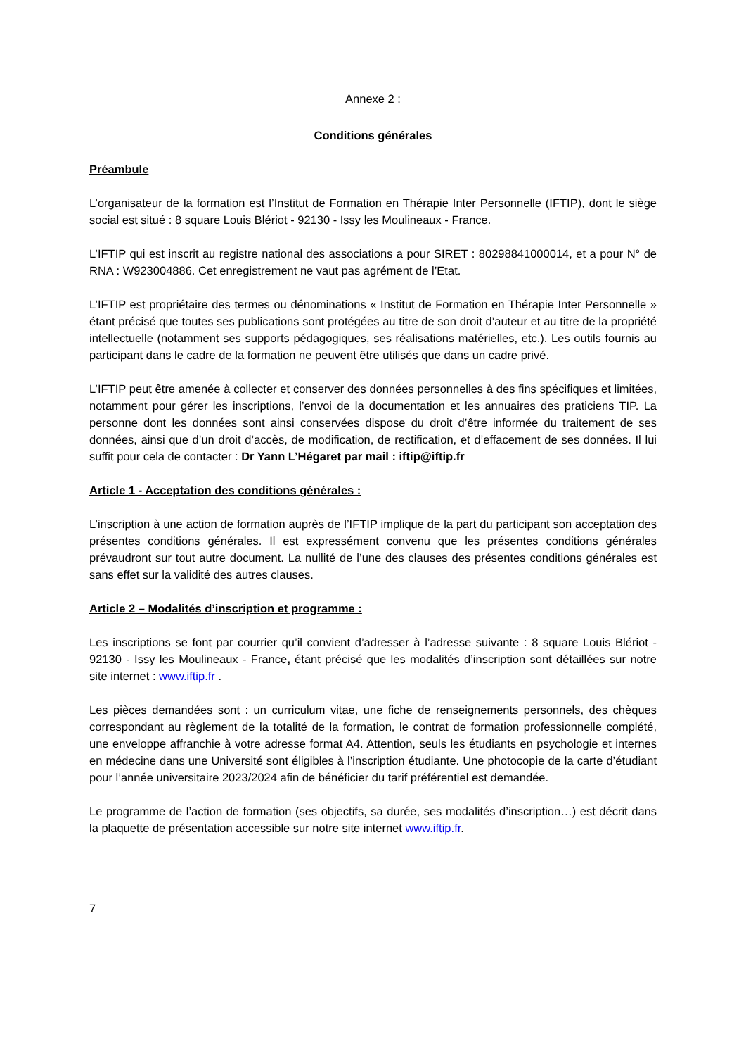Annexe 2 :
Conditions générales
Préambule
L’organisateur de la formation est l’Institut de Formation en Thérapie Inter Personnelle (IFTIP), dont le siège social est situé : 8 square Louis Blériot - 92130 - Issy les Moulineaux - France.
L’IFTIP qui est inscrit au registre national des associations a pour SIRET : 80298841000014, et a pour N° de RNA : W923004886. Cet enregistrement ne vaut pas agrément de l’Etat.
L’IFTIP est propriétaire des termes ou dénominations « Institut de Formation en Thérapie Inter Personnelle » étant précisé que toutes ses publications sont protégées au titre de son droit d’auteur et au titre de la propriété intellectuelle (notamment ses supports pédagogiques, ses réalisations matérielles, etc.). Les outils fournis au participant dans le cadre de la formation ne peuvent être utilisés que dans un cadre privé.
L’IFTIP peut être amenée à collecter et conserver des données personnelles à des fins spécifiques et limitées, notamment pour gérer les inscriptions, l’envoi de la documentation et les annuaires des praticiens TIP. La personne dont les données sont ainsi conservées dispose du droit d’être informée du traitement de ses données, ainsi que d’un droit d’accès, de modification, de rectification, et d’effacement de ses données. Il lui suffit pour cela de contacter : Dr Yann L’Hégaret par mail : iftip@iftip.fr
Article 1 - Acceptation des conditions générales :
L’inscription à une action de formation auprès de l’IFTIP implique de la part du participant son acceptation des présentes conditions générales. Il est expressément convenu que les présentes conditions générales prévaudront sur tout autre document. La nullité de l’une des clauses des présentes conditions générales est sans effet sur la validité des autres clauses.
Article 2 – Modalités d’inscription et programme :
Les inscriptions se font par courrier qu’il convient d’adresser à l’adresse suivante : 8 square Louis Blériot - 92130 - Issy les Moulineaux - France, étant précisé que les modalités d’inscription sont détaillées sur notre site internet : www.iftip.fr .
Les pièces demandées sont : un curriculum vitae, une fiche de renseignements personnels, des chèques correspondant au règlement de la totalité de la formation, le contrat de formation professionnelle complété, une enveloppe affranchie à votre adresse format A4. Attention, seuls les étudiants en psychologie et internes en médecine dans une Université sont éligibles à l’inscription étudiante. Une photocopie de la carte d’étudiant pour l’année universitaire 2023/2024 afin de bénéficier du tarif préférentiel est demandée.
Le programme de l’action de formation (ses objectifs, sa durée, ses modalités d’inscription…) est décrit dans la plaquette de présentation accessible sur notre site internet www.iftip.fr.
7